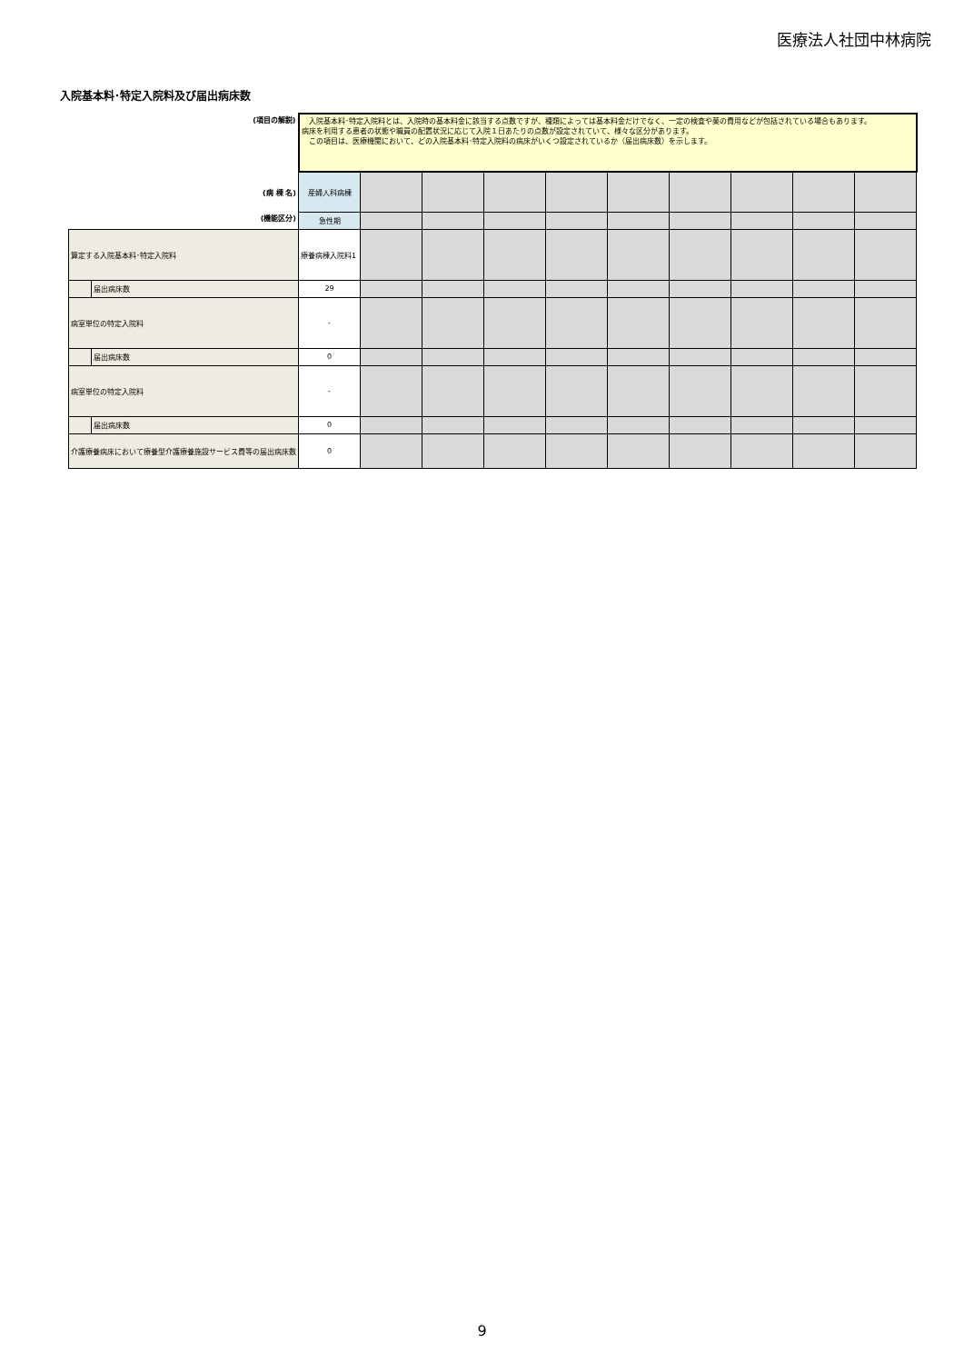医療法人社団中林病院
入院基本料･特定入院料及び届出病床数
| (項目の解説) | | 入院基本料･特定入院料とは、入院時の基本料金に該当する点数ですが、種類によっては基本料金だけでなく、一定の検査や薬の費用などが包括されている場合もあります。 病床を利用する患者の状態や職員の配置状況に応じて入院１日あたりの点数が設定されていて、様々な区分があります。 この項目は、医療機関において、どの入院基本料･特定入院料の病床がいくつ設定されているか（届出病床数）を示します。 | | | | | | | | | |
| (病 棟 名) | | 産婦人科病棟 | | | | | | | | | |
| (機能区分) | | 急性期 | | | | | | | | | |
| 算定する入院基本料･特定入院料 | | 療養病棟入院料1 | | | | | | | | | |
| | 届出病床数 | 29 | | | | | | | | | |
| 病室単位の特定入院料 | | - | | | | | | | | | |
| | 届出病床数 | 0 | | | | | | | | | |
| 病室単位の特定入院料 | | - | | | | | | | | | |
| | 届出病床数 | 0 | | | | | | | | | |
| 介護療養病床において療養型介護療養施設サービス費等の届出病床数 | | 0 | | | | | | | | | |
9